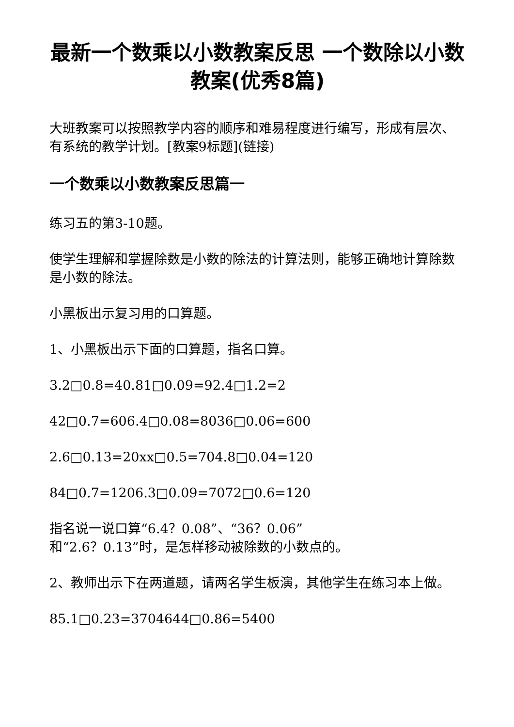最新一个数乘以小数教案反思 一个数除以小数教案(优秀8篇)
大班教案可以按照教学内容的顺序和难易程度进行编写，形成有层次、有系统的教学计划。[教案9标题](链接)
一个数乘以小数教案反思篇一
练习五的第3-10题。
使学生理解和掌握除数是小数的除法的计算法则，能够正确地计算除数是小数的除法。
小黑板出示复习用的口算题。
1、小黑板出示下面的口算题，指名口算。
3.2□0.8=40.81□0.09=92.4□1.2=2
42□0.7=606.4□0.08=8036□0.06=600
2.6□0.13=20xx□0.5=704.8□0.04=120
84□0.7=1206.3□0.09=7072□0.6=120
指名说一说口算“6.4？0.08”、“36？0.06”
和“2.6？0.13”时，是怎样移动被除数的小数点的。
2、教师出示下在两道题，请两名学生板演，其他学生在练习本上做。
85.1□0.23=3704644□0.86=5400